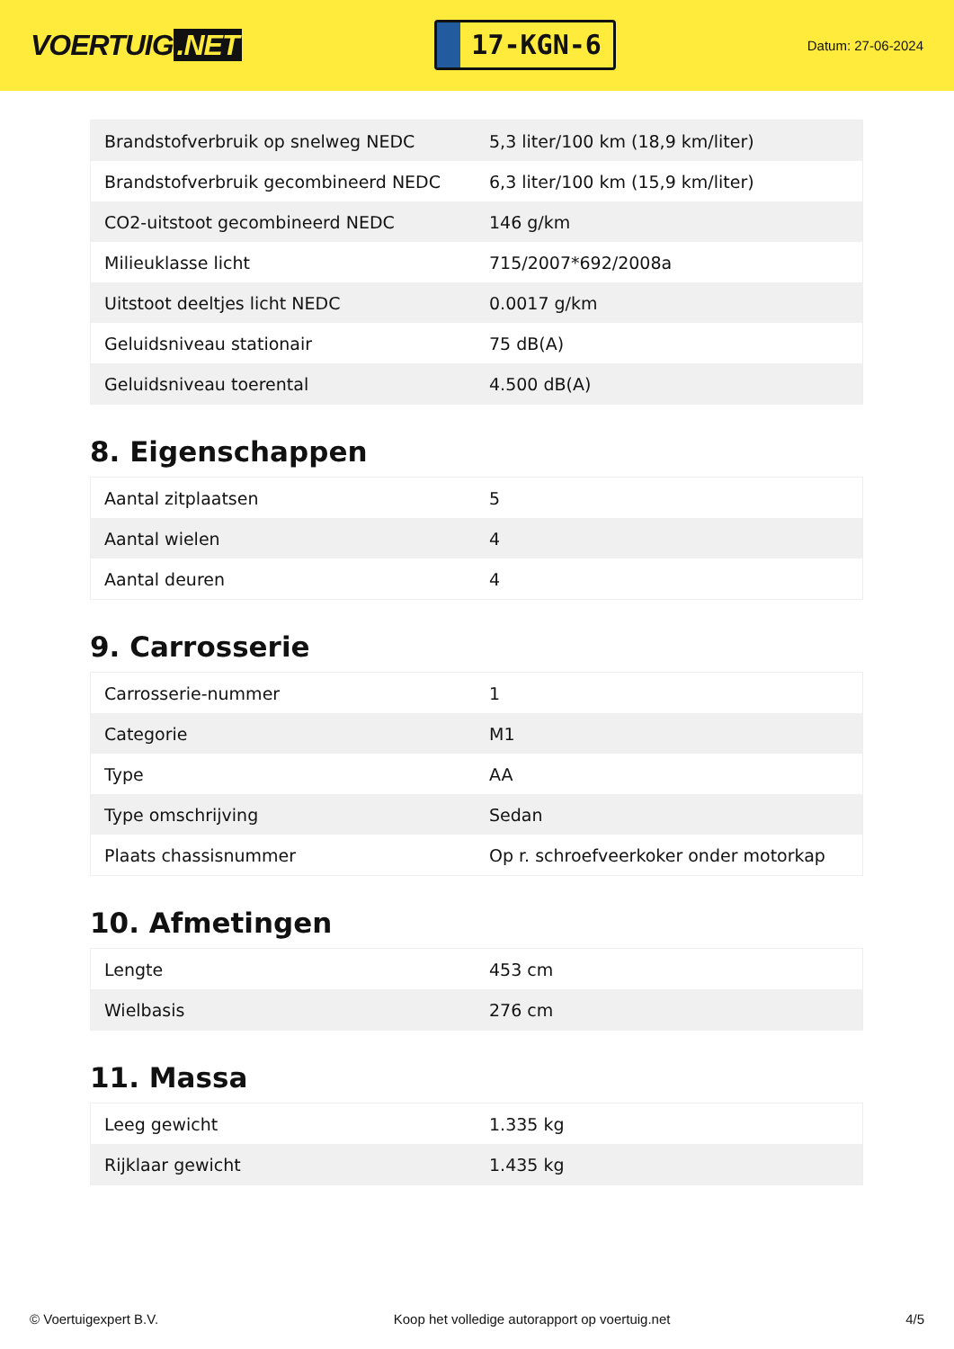VOERTUIG.NET
17-KGN-6
Datum: 27-06-2024
| Brandstofverbruik op snelweg NEDC | 5,3 liter/100 km (18,9 km/liter) |
| Brandstofverbruik gecombineerd NEDC | 6,3 liter/100 km (15,9 km/liter) |
| CO2-uitstoot gecombineerd NEDC | 146 g/km |
| Milieuklasse licht | 715/2007*692/2008a |
| Uitstoot deeltjes licht NEDC | 0.0017 g/km |
| Geluidsniveau stationair | 75 dB(A) |
| Geluidsniveau toerental | 4.500 dB(A) |
8. Eigenschappen
| Aantal zitplaatsen | 5 |
| Aantal wielen | 4 |
| Aantal deuren | 4 |
9. Carrosserie
| Carrosserie-nummer | 1 |
| Categorie | M1 |
| Type | AA |
| Type omschrijving | Sedan |
| Plaats chassisnummer | Op r. schroefveerkoker onder motorkap |
10. Afmetingen
| Lengte | 453 cm |
| Wielbasis | 276 cm |
11. Massa
| Leeg gewicht | 1.335 kg |
| Rijklaar gewicht | 1.435 kg |
© Voertuigexpert B.V. Koop het volledige autorapport op voertuig.net 4/5